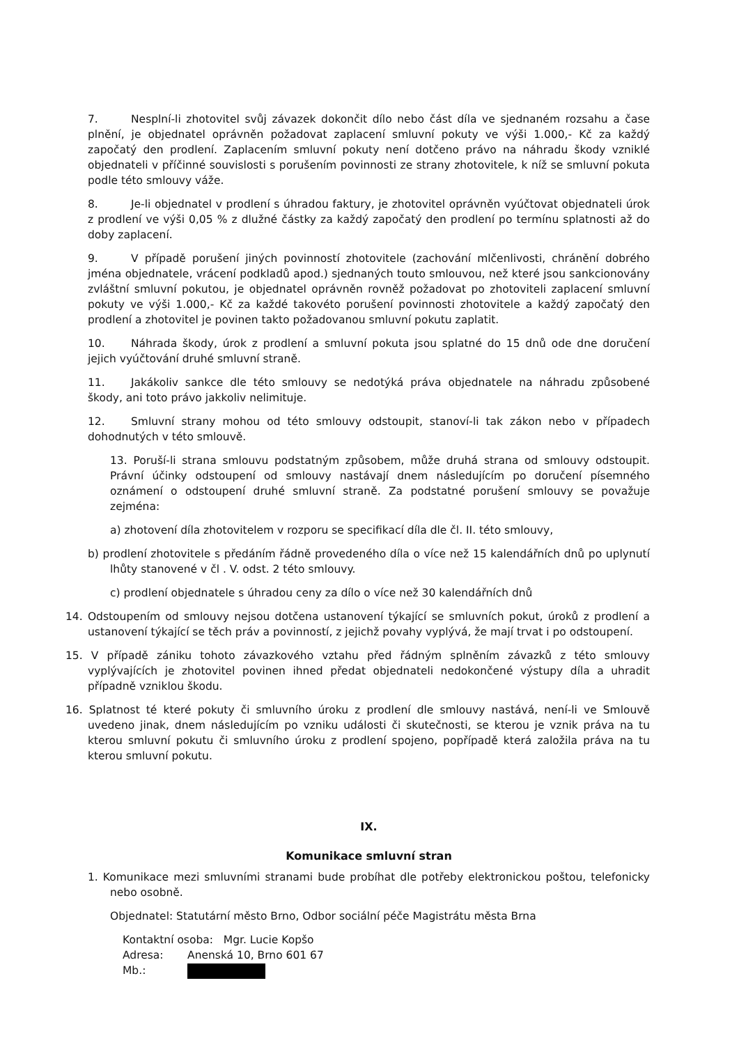7. Nesplní-li zhotovitel svůj závazek dokončit dílo nebo část díla ve sjednaném rozsahu a čase plnění, je objednatel oprávněn požadovat zaplacení smluvní pokuty ve výši 1.000,- Kč za každý započatý den prodlení. Zaplacením smluvní pokuty není dotčeno právo na náhradu škody vzniklé objednateli v příčinné souvislosti s porušením povinnosti ze strany zhotovitele, k níž se smluvní pokuta podle této smlouvy váže.
8. Je-li objednatel v prodlení s úhradou faktury, je zhotovitel oprávněn vyúčtovat objednateli úrok z prodlení ve výši 0,05 % z dlužné částky za každý započatý den prodlení po termínu splatnosti až do doby zaplacení.
9. V případě porušení jiných povinností zhotovitele (zachování mlčenlivosti, chránění dobrého jména objednatele, vrácení podkladů apod.) sjednaných touto smlouvou, než které jsou sankcionovány zvláštní smluvní pokutou, je objednatel oprávněn rovněž požadovat po zhotoviteli zaplacení smluvní pokuty ve výši 1.000,- Kč za každé takovéto porušení povinnosti zhotovitele a každý započatý den prodlení a zhotovitel je povinen takto požadovanou smluvní pokutu zaplatit.
10. Náhrada škody, úrok z prodlení a smluvní pokuta jsou splatné do 15 dnů ode dne doručení jejich vyúčtování druhé smluvní straně.
11. Jakákoliv sankce dle této smlouvy se nedotýká práva objednatele na náhradu způsobené škody, ani toto právo jakkoliv nelimituje.
12. Smluvní strany mohou od této smlouvy odstoupit, stanoví-li tak zákon nebo v případech dohodnutých v této smlouvě.
13. Poruší-li strana smlouvu podstatným způsobem, může druhá strana od smlouvy odstoupit. Právní účinky odstoupení od smlouvy nastávají dnem následujícím po doručení písemného oznámení o odstoupení druhé smluvní straně. Za podstatné porušení smlouvy se považuje zejména:
a) zhotovení díla zhotovitelem v rozporu se specifikací díla dle čl. II. této smlouvy,
b) prodlení zhotovitele s předáním řádně provedeného díla o více než 15 kalendářních dnů po uplynutí lhůty stanovené v čl . V. odst. 2 této smlouvy.
c) prodlení objednatele s úhradou ceny za dílo o více než 30 kalendářních dnů
14. Odstoupením od smlouvy nejsou dotčena ustanovení týkající se smluvních pokut, úroků z prodlení a ustanovení týkající se těch práv a povinností, z jejichž povahy vyplývá, že mají trvat i po odstoupení.
15. V případě zániku tohoto závazkového vztahu před řádným splněním závazků z této smlouvy vyplývajících je zhotovitel povinen ihned předat objednateli nedokončené výstupy díla a uhradit případně vzniklou škodu.
16. Splatnost té které pokuty či smluvního úroku z prodlení dle smlouvy nastává, není-li ve Smlouvě uvedeno jinak, dnem následujícím po vzniku události či skutečnosti, se kterou je vznik práva na tu kterou smluvní pokutu či smluvního úroku z prodlení spojeno, popřípadě která založila práva na tu kterou smluvní pokutu.
IX.
Komunikace smluvní stran
1. Komunikace mezi smluvními stranami bude probíhat dle potřeby elektronickou poštou, telefonicky nebo osobně.
Objednatel: Statutární město Brno, Odbor sociální péče Magistrátu města Brna
Kontaktní osoba: Mgr. Lucie Kopšo
Adresa: Anenská 10, Brno 601 67
Mb.: